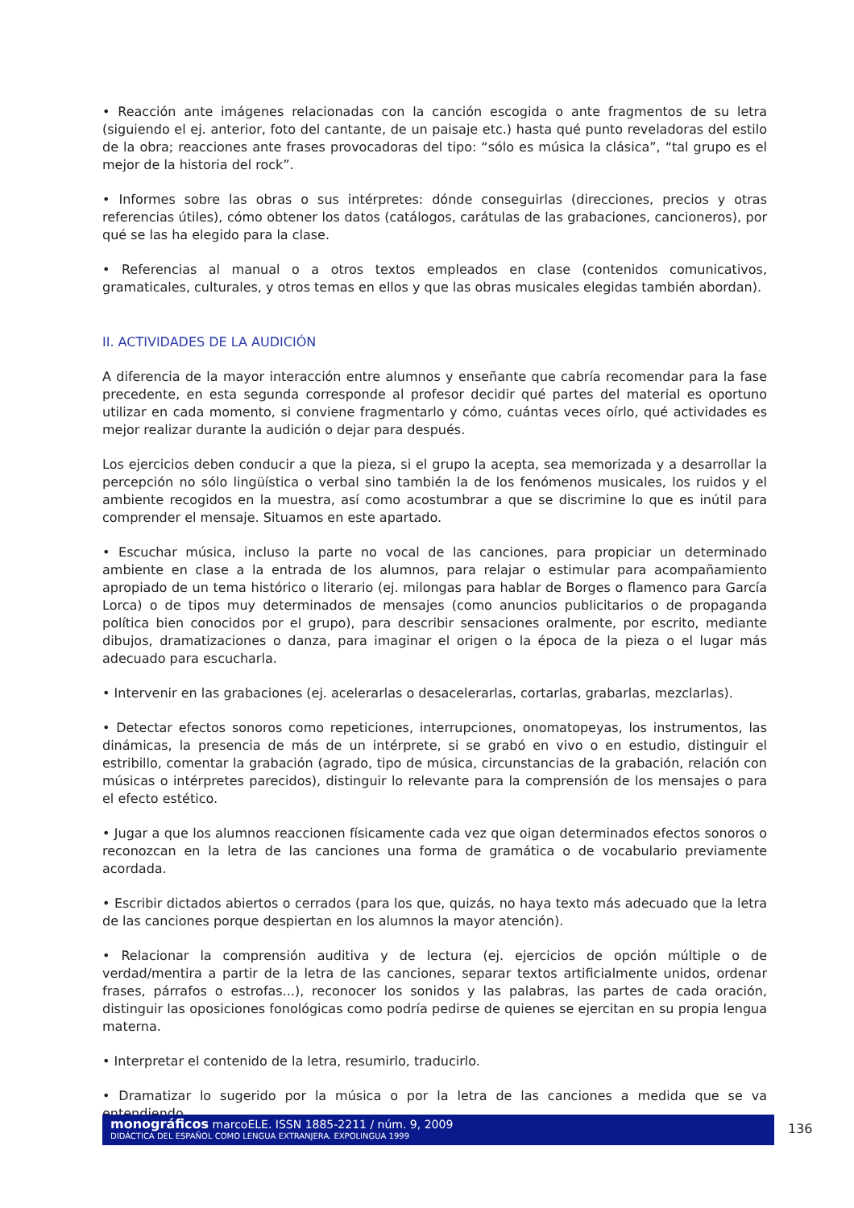• Reacción ante imágenes relacionadas con la canción escogida o ante fragmentos de su letra (siguiendo el ej. anterior, foto del cantante, de un paisaje etc.) hasta qué punto reveladoras del estilo de la obra; reacciones ante frases provocadoras del tipo: “sólo es música la clásica”, “tal grupo es el mejor de la historia del rock”.
• Informes sobre las obras o sus intérpretes: dónde conseguirlas (direcciones, precios y otras referencias útiles), cómo obtener los datos (catálogos, carátulas de las grabaciones, cancioneros), por qué se las ha elegido para la clase.
• Referencias al manual o a otros textos empleados en clase (contenidos comunicativos, gramaticales, culturales, y otros temas en ellos y que las obras musicales elegidas también abordan).
II. ACTIVIDADES DE LA AUDICIÓN
A diferencia de la mayor interacción entre alumnos y enseñante que cabría recomendar para la fase precedente, en esta segunda corresponde al profesor decidir qué partes del material es oportuno utilizar en cada momento, si conviene fragmentarlo y cómo, cuántas veces oírlo, qué actividades es mejor realizar durante la audición o dejar para después.
Los ejercicios deben conducir a que la pieza, si el grupo la acepta, sea memorizada y a desarrollar la percepción no sólo lingüística o verbal sino también la de los fenómenos musicales, los ruidos y el ambiente recogidos en la muestra, así como acostumbrar a que se discrimine lo que es inútil para comprender el mensaje. Situamos en este apartado.
• Escuchar música, incluso la parte no vocal de las canciones, para propiciar un determinado ambiente en clase a la entrada de los alumnos, para relajar o estimular para acompañamiento apropiado de un tema histórico o literario (ej. milongas para hablar de Borges o flamenco para García Lorca) o de tipos muy determinados de mensajes (como anuncios publicitarios o de propaganda política bien conocidos por el grupo), para describir sensaciones oralmente, por escrito, mediante dibujos, dramatizaciones o danza, para imaginar el origen o la época de la pieza o el lugar más adecuado para escucharla.
• Intervenir en las grabaciones (ej. acelerarlas o desacelerarlas, cortarlas, grabarlas, mezclarlas).
• Detectar efectos sonoros como repeticiones, interrupciones, onomatopeyas, los instrumentos, las dinámicas, la presencia de más de un intérprete, si se grabó en vivo o en estudio, distinguir el estribillo, comentar la grabación (agrado, tipo de música, circunstancias de la grabación, relación con músicas o intérpretes parecidos), distinguir lo relevante para la comprensión de los mensajes o para el efecto estético.
• Jugar a que los alumnos reaccionen físicamente cada vez que oigan determinados efectos sonoros o reconozcan en la letra de las canciones una forma de gramática o de vocabulario previamente acordada.
• Escribir dictados abiertos o cerrados (para los que, quizás, no haya texto más adecuado que la letra de las canciones porque despiertan en los alumnos la mayor atención).
• Relacionar la comprensión auditiva y de lectura (ej. ejercicios de opción múltiple o de verdad/mentira a partir de la letra de las canciones, separar textos artificialmente unidos, ordenar frases, párrafos o estrofas...), reconocer los sonidos y las palabras, las partes de cada oración, distinguir las oposiciones fonológicas como podría pedirse de quienes se ejercitan en su propia lengua materna.
• Interpretar el contenido de la letra, resumirlo, traducirlo.
• Dramatizar lo sugerido por la música o por la letra de las canciones a medida que se va entendiendo.
monográficos marcoELE. ISSN 1885-2211 / núm. 9, 2009
DIDÁCTICA DEL ESPAÑOL COMO LENGUA EXTRANJERA. EXPOLINGUA 1999
136